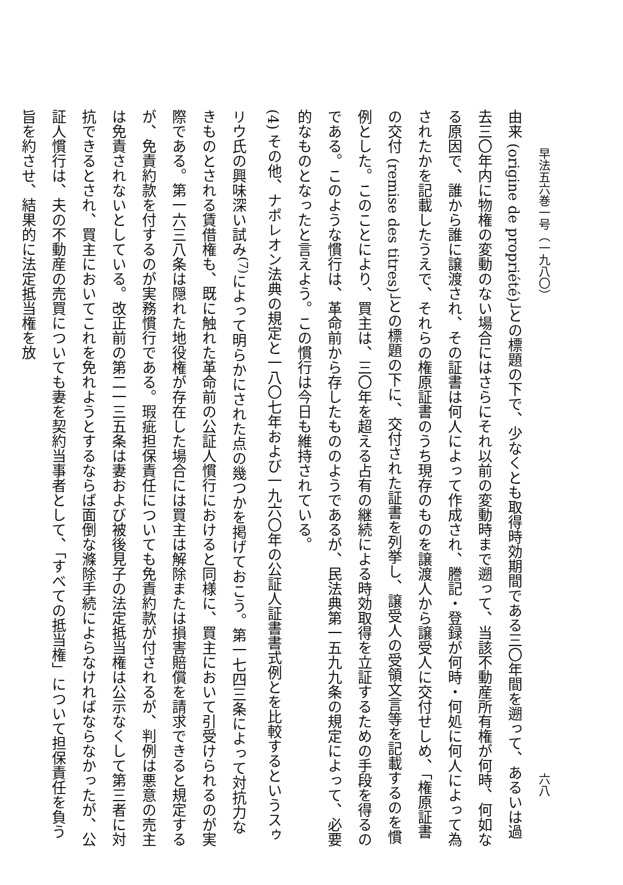早法五六巻一号（一九八〇） 六八
由来 (origine de propriété)」との標題の下で、少なくとも取得時効期間である三〇年間を遡って、あるいは過去三〇年内に物権の変動のない場合にはさらにそれ以前の変動時まで遡って、当該不動産所有権が何時、何如なる原因で、誰から誰に譲渡され、その証書は何人によって作成され、謄記・登録が何時・何処に何人によって為されたかを記載したうえで、それらの権原証書のうち現存のものを譲渡人から譲受人に交付せしめ、「権原証書の交付 (remise des titres)」との標題の下に、交付された証書を列挙し、譲受人の受領文言等を記載するのを慣例とした。このことにより、買主は、三〇年を超える占有の継続による時効取得を立証するための手段を得るのである。このような慣行は、革命前から存したもののようであるが、民法典第一五九九条の規定によって、必要的なものとなったと言えよう。この慣行は今日も維持されている。
(4) その他、ナポレオン法典の規定と一八〇七年および一九六〇年の公証人証書書式例とを比較するというスゥリウ氏の興味深い試み<sup>(7)</sup>によって明らかにされた点の幾つかを掲げておこう。第一七四三条によって対抗力なきものとされる賃借権も、既に触れた革命前の公証人慣行におけると同様に、買主において引受けられるのが実際である。第一六三八条は隠れた地役権が存在した場合には買主は解除または損害賠償を請求できると規定するが、免責約款を付するのが実務慣行である。瑕疵担保責任についても免責約款が付されるが、判例は悪意の売主は免責されないとしている。改正前の第二一三五条は妻および被後見子の法定抵当権は公示なくして第三者に対抗できるとされ、買主においてこれを免れようとするならば面倒な滌除手続によらなければならなかったが、公証人慣行は、夫の不動産の売買についても妻を契約当事者として、「すべての抵当権」について担保責任を負う旨を約させ、結果的に法定抵当権を放